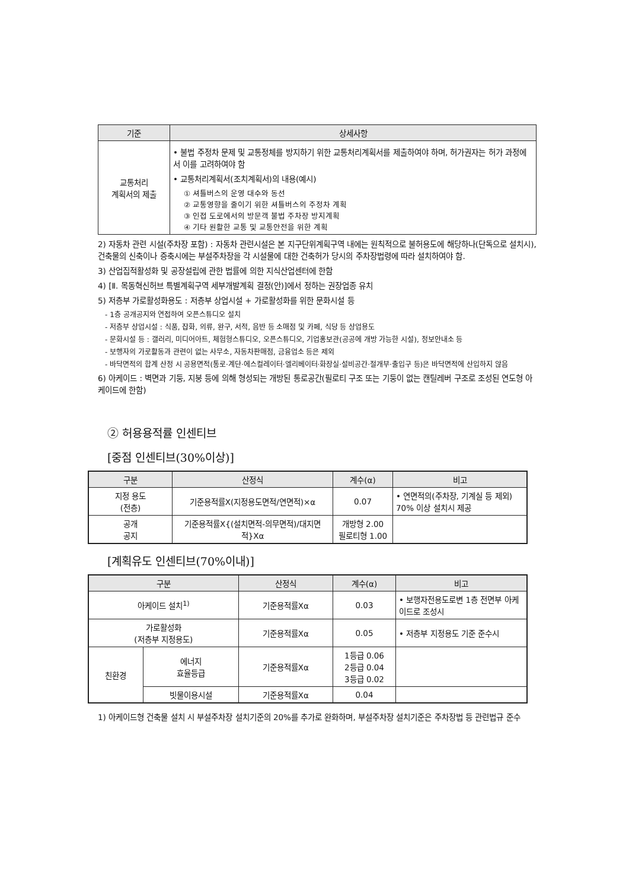| 기준 | 상세사항 |
| --- | --- |
| 교통처리 계획서의 제출 | • 불법 주정차 문제 및 교통정체를 방지하기 위한 교통처리계획서를 제출하여야 하며, 허가권자는 허가 과정에서 이를 고려하여야 함 • 교통처리계획서(조치계획서)의 내용(예시) ① 셔틀버스의 운영 대수와 동선 ② 교통영향을 줄이기 위한 셔틀버스의 주정차 계획 ③ 인접 도로에서의 방문객 불법 주차장 방지계획 ④ 기타 원활한 교통 및 교통안전을 위한 계획 |
2) 자동차 관련 시설(주차장 포함) : 자동차 관련시설은 본 지구단위계획구역 내에는 원칙적으로 불허용도에 해당하나(단독으로 설치시), 건축물의 신축이나 증축시에는 부설주차장을 각 시설물에 대한 건축허가 당시의 주차장법령에 따라 설치하여야 함.
3) 산업집적활성화 및 공장설립에 관한 법률에 의한 지식산업센터에 한함
4) [Ⅱ. 목동혁신허브 특별계획구역 세부개발계획 결정(안)]에서 정하는 권장업종 유치
5) 저층부 가로활성화용도 : 저층부 상업시설 + 가로활성화를 위한 문화시설 등
- 1층 공개공지와 연접하여 오픈스튜디오 설치
- 저층부 상업시설 : 식품, 잡화, 의류, 완구, 서적, 음반 등 소매점 및 카페, 식당 등 상업용도
- 문화시설 등 : 갤러리, 미디어아트, 체험형스튜디오, 오픈스튜디오, 기업홍보관(공공에 개방 가능한 시설), 정보안내소 등
- 보행자의 가로활동과 관련이 없는 사무소, 자동차판매점, 금융업소 등은 제외
- 바닥면적의 합계 산정 시 공용면적(통로·계단·에스컬레이터·엘리베이터·화장실·설비공간·절개부·출입구 등)은 바닥면적에 산입하지 않음
6) 아케이드 : 벽면과 기둥, 지붕 등에 의해 형성되는 개방된 통로공간(필로티 구조 또는 기둥이 없는 캔틸레버 구조로 조성된 연도형 아케이드에 한함)
② 허용용적률 인센티브
[중점 인센티브(30%이상)]
| 구분 | 산정식 | 계수(α) | 비고 |
| --- | --- | --- | --- |
| 지정 용도 (전층) | 기준용적률X(지정용도면적/연면적)×α | 0.07 | • 연면적의(주차장, 기계실 등 제외) 70% 이상 설치시 제공 |
| 공개 공지 | 기준용적률X{(설치면적-의무면적)/대지면적}Xα | 개방형 2.00 필로티형 1.00 | |
[계획유도 인센티브(70%이내)]
| 구분 | | 산정식 | 계수(α) | 비고 |
| --- | --- | --- | --- | --- |
| 아케이드 설치<sup>1)</sup> | | 기준용적률Xα | 0.03 | • 보행자전용도로변 1층 전면부 아케이드로 조성시 |
| 가로활성화 (저층부 지정용도) | | 기준용적률Xα | 0.05 | • 저층부 지정용도 기준 준수시 |
| 친환경 | 에너지 효율등급 | 기준용적률Xα | 1등급 0.06 2등급 0.04 3등급 0.02 | |
| | 빗물이용시설 | 기준용적률Xα | 0.04 | |
1) 아케이드형 건축물 설치 시 부설주차장 설치기준의 20%를 추가로 완화하며, 부설주차장 설치기준은 주차장법 등 관련법규 준수